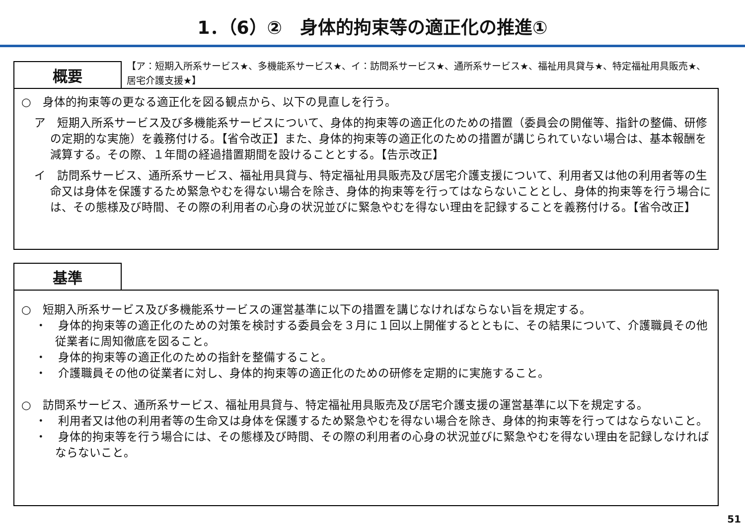1．（6）②　身体的拘束等の適正化の推進①
概要
【ア：短期入所系サービス★、多機能系サービス★、イ：訪問系サービス★、通所系サービス★、福祉用具貸与★、特定福祉用具販売★、居宅介護支援★】
○　身体的拘束等の更なる適正化を図る観点から、以下の見直しを行う。
ア　短期入所系サービス及び多機能系サービスについて、身体的拘束等の適正化のための措置（委員会の開催等、指針の整備、研修の定期的な実施）を義務付ける。【省令改正】また、身体的拘束等の適正化のための措置が講じられていない場合は、基本報酬を減算する。その際、１年間の経過措置期間を設けることとする。【告示改正】
イ　訪問系サービス、通所系サービス、福祉用具貸与、特定福祉用具販売及び居宅介護支援について、利用者又は他の利用者等の生命又は身体を保護するため緊急やむを得ない場合を除き、身体的拘束等を行ってはならないこととし、身体的拘束等を行う場合には、その態様及び時間、その際の利用者の心身の状況並びに緊急やむを得ない理由を記録することを義務付ける。【省令改正】
基準
○　短期入所系サービス及び多機能系サービスの運営基準に以下の措置を講じなければならない旨を規定する。
・　身体的拘束等の適正化のための対策を検討する委員会を３月に１回以上開催するとともに、その結果について、介護職員その他従業者に周知徹底を図ること。
・　身体的拘束等の適正化のための指針を整備すること。
・　介護職員その他の従業者に対し、身体的拘束等の適正化のための研修を定期的に実施すること。
○　訪問系サービス、通所系サービス、福祉用具貸与、特定福祉用具販売及び居宅介護支援の運営基準に以下を規定する。
・　利用者又は他の利用者等の生命又は身体を保護するため緊急やむを得ない場合を除き、身体的拘束等を行ってはならないこと。
・　身体的拘束等を行う場合には、その態様及び時間、その際の利用者の心身の状況並びに緊急やむを得ない理由を記録しなければならないこと。
51